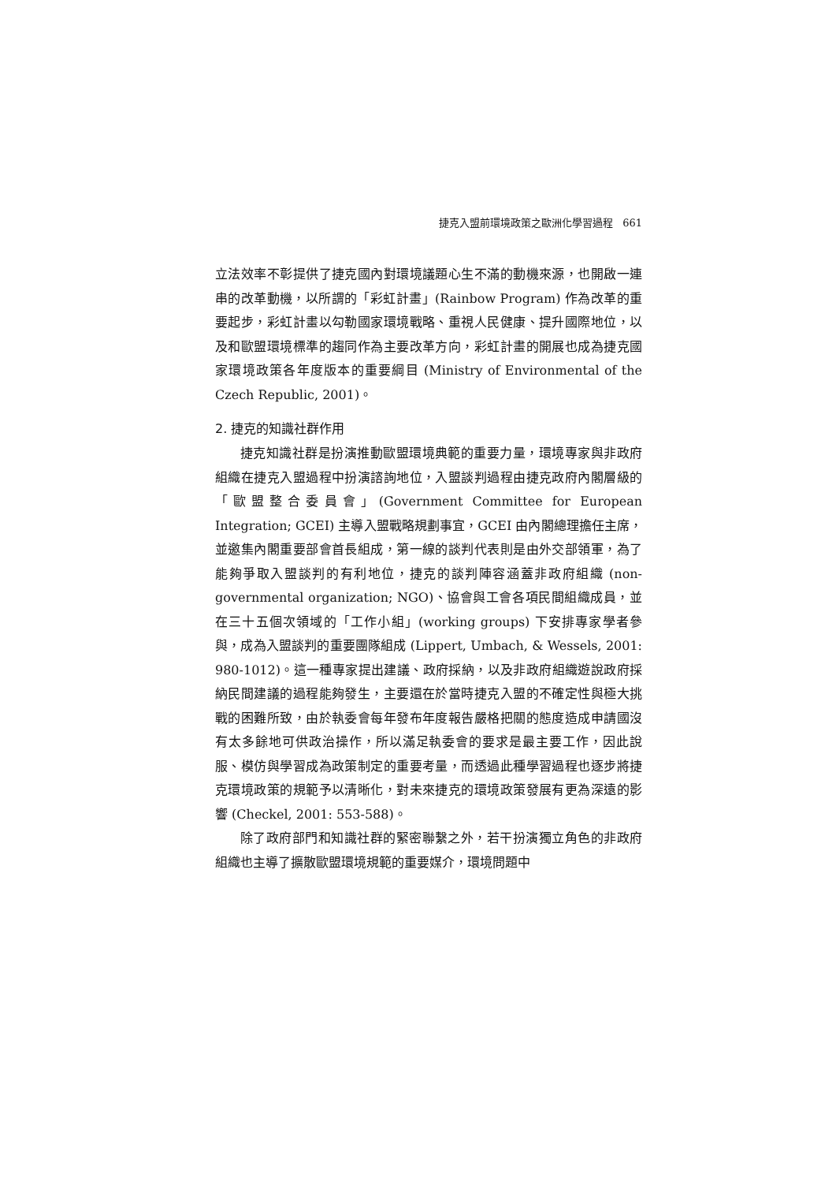捷克入盟前環境政策之歐洲化學習過程 661
立法效率不彰提供了捷克國內對環境議題心生不滿的動機來源，也開啟一連串的改革動機，以所謂的「彩虹計畫」(Rainbow Program) 作為改革的重要起步，彩虹計畫以勾勒國家環境戰略、重視人民健康、提升國際地位，以及和歐盟環境標準的趨同作為主要改革方向，彩虹計畫的開展也成為捷克國家環境政策各年度版本的重要綱目 (Ministry of Environmental of the Czech Republic, 2001)。
2. 捷克的知識社群作用
捷克知識社群是扮演推動歐盟環境典範的重要力量，環境專家與非政府組織在捷克入盟過程中扮演諮詢地位，入盟談判過程由捷克政府內閣層級的「歐盟整合委員會」(Government Committee for European Integration; GCEI) 主導入盟戰略規劃事宜，GCEI 由內閣總理擔任主席，並邀集內閣重要部會首長組成，第一線的談判代表則是由外交部領軍，為了能夠爭取入盟談判的有利地位，捷克的談判陣容涵蓋非政府組織 (non-governmental organization; NGO)、協會與工會各項民間組織成員，並在三十五個次領域的「工作小組」(working groups) 下安排專家學者參與，成為入盟談判的重要團隊組成 (Lippert, Umbach, & Wessels, 2001: 980-1012)。這一種專家提出建議、政府採納，以及非政府組織遊說政府採納民間建議的過程能夠發生，主要還在於當時捷克入盟的不確定性與極大挑戰的困難所致，由於執委會每年發布年度報告嚴格把關的態度造成申請國沒有太多餘地可供政治操作，所以滿足執委會的要求是最主要工作，因此說服、模仿與學習成為政策制定的重要考量，而透過此種學習過程也逐步將捷克環境政策的規範予以清晰化，對未來捷克的環境政策發展有更為深遠的影響 (Checkel, 2001: 553-588)。
除了政府部門和知識社群的緊密聯繫之外，若干扮演獨立角色的非政府組織也主導了擴散歐盟環境規範的重要媒介，環境問題中